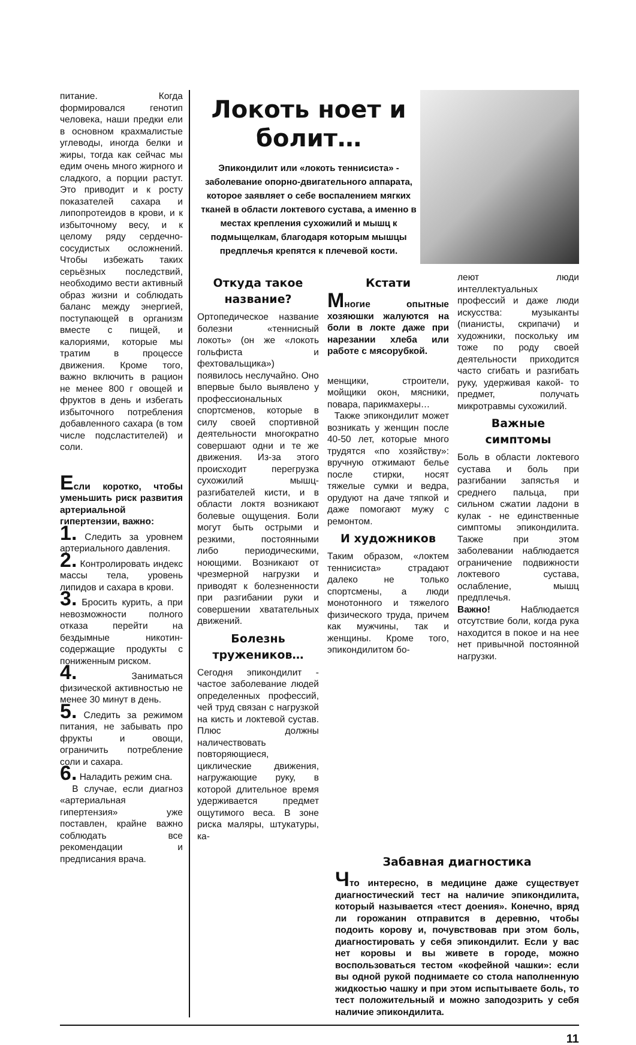питание. Когда формировался генотип человека, наши предки ели в основном крахмалистые углеводы, иногда белки и жиры, тогда как сейчас мы едим очень много жирного и сладкого, а порции растут. Это приводит и к росту показателей сахара и липопротеидов в крови, и к избыточному весу, и к целому ряду сердечно-сосудистых осложнений. Чтобы избежать таких серьёзных последствий, необходимо вести активный образ жизни и соблюдать баланс между энергией, поступающей в организм вместе с пищей, и калориями, которые мы тратим в процессе движения. Кроме того, важно включить в рацион не менее 800 г овощей и фруктов в день и избегать избыточного потребления добавленного сахара (в том числе подсластителей) и соли.
Если коротко, чтобы уменьшить риск развития артериальной гипертензии, важно:
1. Следить за уровнем артериального давления.
2. Контролировать индекс массы тела, уровень липидов и сахара в крови.
3. Бросить курить, а при невозможности полного отказа перейти на бездымные никотин-содержащие продукты с пониженным риском.
4. Заниматься физической активностью не менее 30 минут в день.
5. Следить за режимом питания, не забывать про фрукты и овощи, ограничить потребление соли и сахара.
6. Наладить режим сна.
В случае, если диагноз «артериальная гипертензия» уже поставлен, крайне важно соблюдать все рекомендации и предписания врача.
Локоть ноет и болит…
Эпикондилит или «локоть теннисиста» - заболевание опорно-двигательного аппарата, которое заявляет о себе воспалением мягких тканей в области локтевого сустава, а именно в местах крепления сухожилий и мышц к подмыщелкам, благодаря которым мышцы предплечья крепятся к плечевой кости.
Откуда такое название?
Ортопедическое название болезни «теннисный локоть» (он же «локоть гольфиста и фехтовальщика») появилось неслучайно. Оно впервые было выявлено у профессиональных спортсменов, которые в силу своей спортивной деятельности многократно совершают одни и те же движения. Из-за этого происходит перегрузка сухожилий мышц-разгибателей кисти, и в области локтя возникают болевые ощущения. Боли могут быть острыми и резкими, постоянными либо периодическими, ноющими. Возникают от чрезмерной нагрузки и приводят к болезненности при разгибании руки и совершении хватательных движений.
Болезнь тружеников…
Сегодня эпикондилит - частое заболевание людей определенных профессий, чей труд связан с нагрузкой на кисть и локтевой сустав. Плюс должны наличествовать повторяющиеся, циклические движения, нагружающие руку, в которой длительное время удерживается предмет ощутимого веса. В зоне риска маляры, штукатуры, ка-
Кстати
Многие опытные хозяюшки жалуются на боли в локте даже при нарезании хлеба или работе с мясорубкой.
менщики, строители, мойщики окон, мясники, повара, парикмахеры…
Также эпикондилит может возникать у женщин после 40-50 лет, которые много трудятся «по хозяйству»: вручную отжимают белье после стирки, носят тяжелые сумки и ведра, орудуют на даче тяпкой и даже помогают мужу с ремонтом.
И художников
Таким образом, «локтем теннисиста» страдают далеко не только спортсмены, а люди монотонного и тяжелого физического труда, причем как мужчины, так и женщины. Кроме того, эпикондилитом бо-
леют люди интеллектуальных профессий и даже люди искусства: музыканты (пианисты, скрипачи) и художники, поскольку им тоже по роду своей деятельности приходится часто сгибать и разгибать руку, удерживая какой- то предмет, получать микротравмы сухожилий.
Важные симптомы
Боль в области локтевого сустава и боль при разгибании запястья и среднего пальца, при сильном сжатии ладони в кулак - не единственные симптомы эпикондилита. Также при этом заболевании наблюдается ограничение подвижности локтевого сустава, ослабление, мышц предплечья.
Важно! Наблюдается отсутствие боли, когда рука находится в покое и на нее нет привычной постоянной нагрузки.
Забавная диагностика
Что интересно, в медицине даже существует диагностический тест на наличие эпикондилита, который называется «тест доения». Конечно, вряд ли горожанин отправится в деревню, чтобы подоить корову и, почувствовав при этом боль, диагностировать у себя эпикондилит. Если у вас нет коровы и вы живете в городе, можно воспользоваться тестом «кофейной чашки»: если вы одной рукой поднимаете со стола наполненную жидкостью чашку и при этом испытываете боль, то тест положительный и можно заподозрить у себя наличие эпикондилита.
11